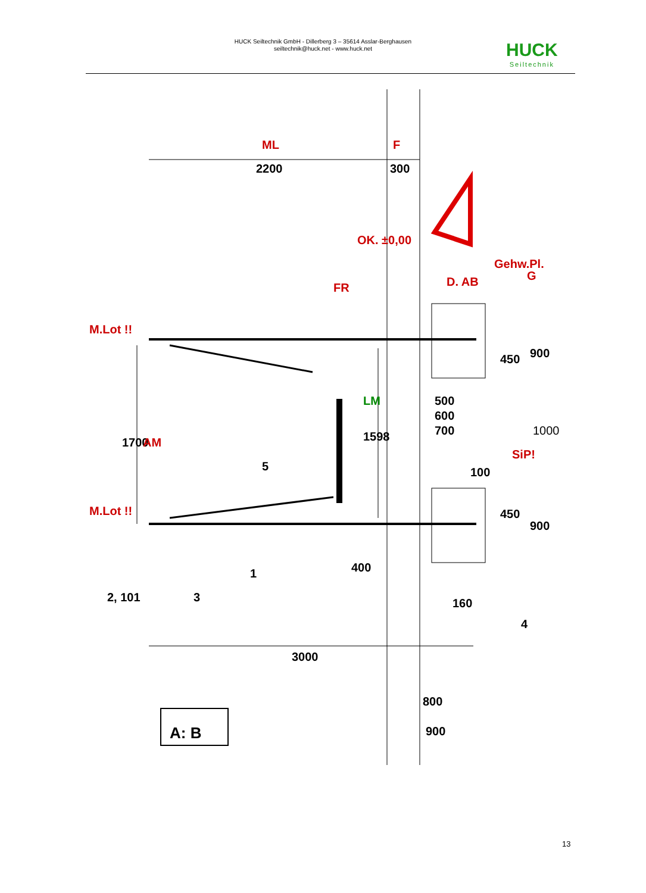HUCK Seiltechnik GmbH - Dillerberg 3 – 35614 Asslar-Berghausen
seiltechnik@huck.net - www.huck.net
HUCK
Seiltechnik
ML
2200
F
300
OK. ±0,00
FR
D. AB
Gehw.Pl.
G
M.Lot !!
M.Lot !!
1700
AM
5
1598
LM
450
900
500
600
700
1000
SiP!
100
450
900
400
1
2, 101
3
160
4
3000
800
900
A: B
13